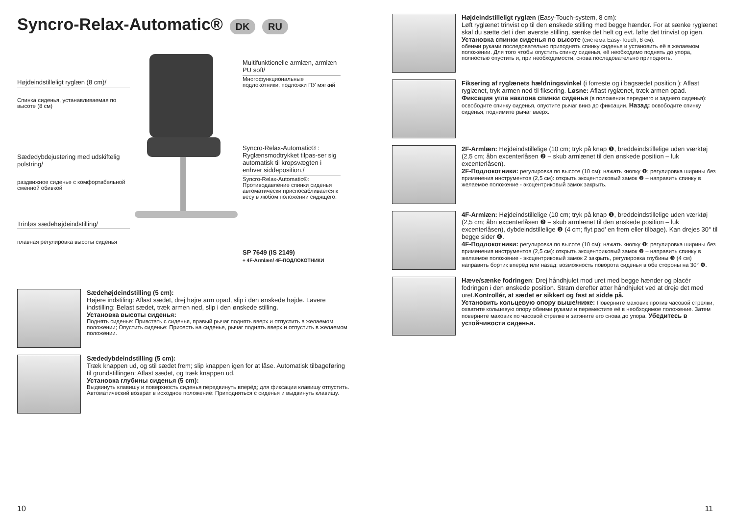Syncro-Relax-Automatic®
DK RU
Højdeindstilleligt ryglæn (8 cm)/
Спинка сиденья, устанавливаемая по высоте (8 см)
Sædedybdejustering med udskiftelig polstring/
раздвижное сиденье с комфортабельной сменной обивкой
Trinløs sædehøjdeindstilling/
плавная регулировка высоты сиденья
Multifunktionelle armlæn, armlæn PU soft/
Многофункциональные подлокотники, подложки ПУ мягкий
Syncro-Relax-Automatic® : Ryglænsmodtrykket tilpas-ser sig automatisk til kropsvægten i enhver siddeposition./
Syncro-Relax-Automatic®: Противодавление спинки сиденья автоматически приспосабливается к весу в любом положении сидящего.
SP 7649 (IS 2149)
+ 4F-Armlæn/ 4F-ПОДЛОКОТНИКИ
Sædehøjdeindstilling (5 cm):
Højere indstiling: Aflast sædet, drej højre arm opad, slip i den ønskede højde. Lavere indstilling: Belast sædet, træk armen ned, slip i den ønskede stilling.
Установка высоты сиденья:
Поднять сиденье: Привстать с сиденья, правый рычаг поднять вверх и отпустить в желаемом положении; Опустить сиденье: Присесть на сиденье, рычаг поднять вверх и отпустить в желаемом положении.
Sædedybdeindstilling (5 cm):
Træk knappen ud, og stil sædet frem; slip knappen igen for at låse. Automatisk tilbageføring til grundstillingen: Aflast sædet, og træk knappen ud.
Установка глубины сиденья (5 cm):
Выдвинуть клавишу и поверхность сиденья передвинуть вперёд; для фиксации клавишу отпустить. Автоматический возврат в исходное положение: Приподняться с сиденья и выдвинуть клавишу.
10
Højdeindstilleligt ryglæn (Easy-Touch-system, 8 cm):
Løft ryglænet trinvist op til den ønskede stilling med begge hænder. For at sænke ryglænet skal du sætte det i den øverste stilling, sænke det helt og evt. løfte det trinvist op igen.
Установка спинки сиденья по высоте (система Easy-Touch, 8 см):
обеими руками последовательно приподнять спинку сиденья и установить её в желаемом положении. Для того чтобы опустить спинку сиденья, её необходимо поднять до упора, полностью опустить и, при необходимости, снова последовательно приподнять.
Fiksering af ryglænets hældningsvinkel (i forreste og i bagsædet position ): Aflast ryglænet, tryk armen ned til fiksering. Løsne: Aflast ryglænet, træk armen opad.
Фиксация угла наклона спинки сиденья (в положении переднего и заднего сиденья): освободите спинку сиденья, опустите рычаг вниз до фиксации. Назад: освободите спинку сиденья, поднимите рычаг вверх.
2F-Armlæn: Højdeindstillelige (10 cm; tryk på knap ❶, breddeindstillelige uden værktøj (2,5 cm; åbn excenterlåsen ❷ – skub armlænet til den ønskede position – luk excenterlåsen).
2F-Подлокотники: регулировка по высоте (10 см): нажать кнопку ❶; регулировка ширины без применения инструментов (2,5 см): открыть эксцентриковый замок ❷ – направить спинку в желаемое положение - эксцентриковый замок закрыть.
4F-Armlæn: Højdeindstillelige (10 cm; tryk på knap ❶, breddeindstillelige uden værktøj (2,5 cm; åbn excenterlåsen ❷ – skub armlænet til den ønskede position – luk excenterlåsen), dybdeindstillelige ❸ (4 cm; flyt pad' en frem eller tilbage). Kan drejes 30° til begge sider ❹.
4F-Подлокотники: регулировка по высоте (10 см): нажать кнопку ❶; регулировка ширины без применения инструментов (2,5 см): открыть эксцентриковый замок ❷ – направить спинку в желаемое положение - эксцентриковый замок 2 закрыть, регулировка глубины ❸ (4 см) направить бортик вперёд или назад; возможность поворота сиденья в обе стороны на 30° ❹.
Hæve/sænke fodringen: Drej håndhjulet mod uret med begge hænder og placér fodringen i den ønskede position. Stram derefter atter håndhjulet ved at dreje det med uret.Kontrollér, at sædet er sikkert og fast at sidde på.
Установить кольцевую опору выше/ниже: Поверните маховик против часовой стрелки, охватите кольцевую опору обеими руками и переместите её в необходимое положение. Затем поверните маховик по часовой стрелке и затяните его снова до упора. Убедитесь в устойчивости сиденья.
11